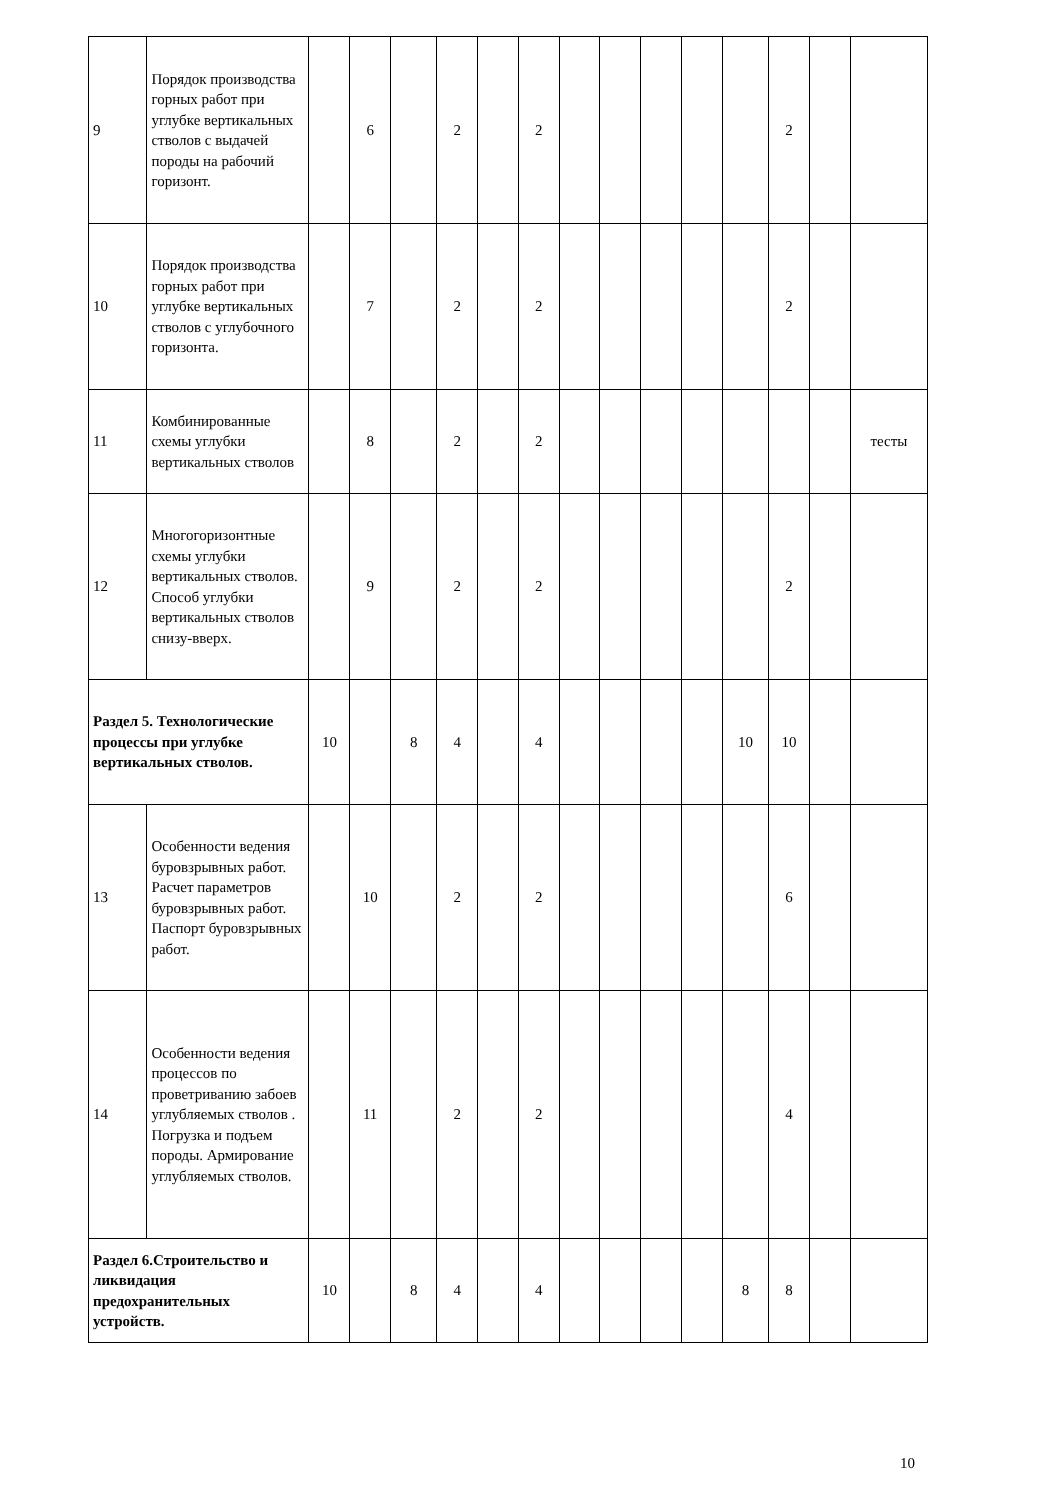| 9 | Порядок производства горных работ при углубке вертикальных стволов с выдачей породы на рабочий горизонт. | | 6 | | 2 | | 2 | | | | | | 2 | | |
| 10 | Порядок производства горных работ при углубке вертикальных стволов с углубочного горизонта. | | 7 | | 2 | | 2 | | | | | | 2 | | |
| 11 | Комбинированные схемы углубки вертикальных стволов | | 8 | | 2 | | 2 | | | | | | | | тесты |
| 12 | Многогоризонтные схемы углубки вертикальных стволов. Способ углубки вертикальных стволов снизу-вверх. | | 9 | | 2 | | 2 | | | | | | 2 | | |
| Раздел 5. Технологические процессы при углубке вертикальных стволов. | | 10 | | 8 | 4 | | 4 | | | | | 10 | 10 | | |
| 13 | Особенности ведения буровзрывных работ. Расчет параметров буровзрывных работ. Паспорт буровзрывных работ. | | 10 | | 2 | | 2 | | | | | | 6 | | |
| 14 | Особенности ведения процессов по проветриванию забоев углубляемых стволов . Погрузка и подъем породы. Армирование углубляемых стволов. | | 11 | | 2 | | 2 | | | | | | 4 | | |
| Раздел 6.Строительство и ликвидация предохранительных устройств. | | 10 | | 8 | 4 | | 4 | | | | | 8 | 8 | | |
10